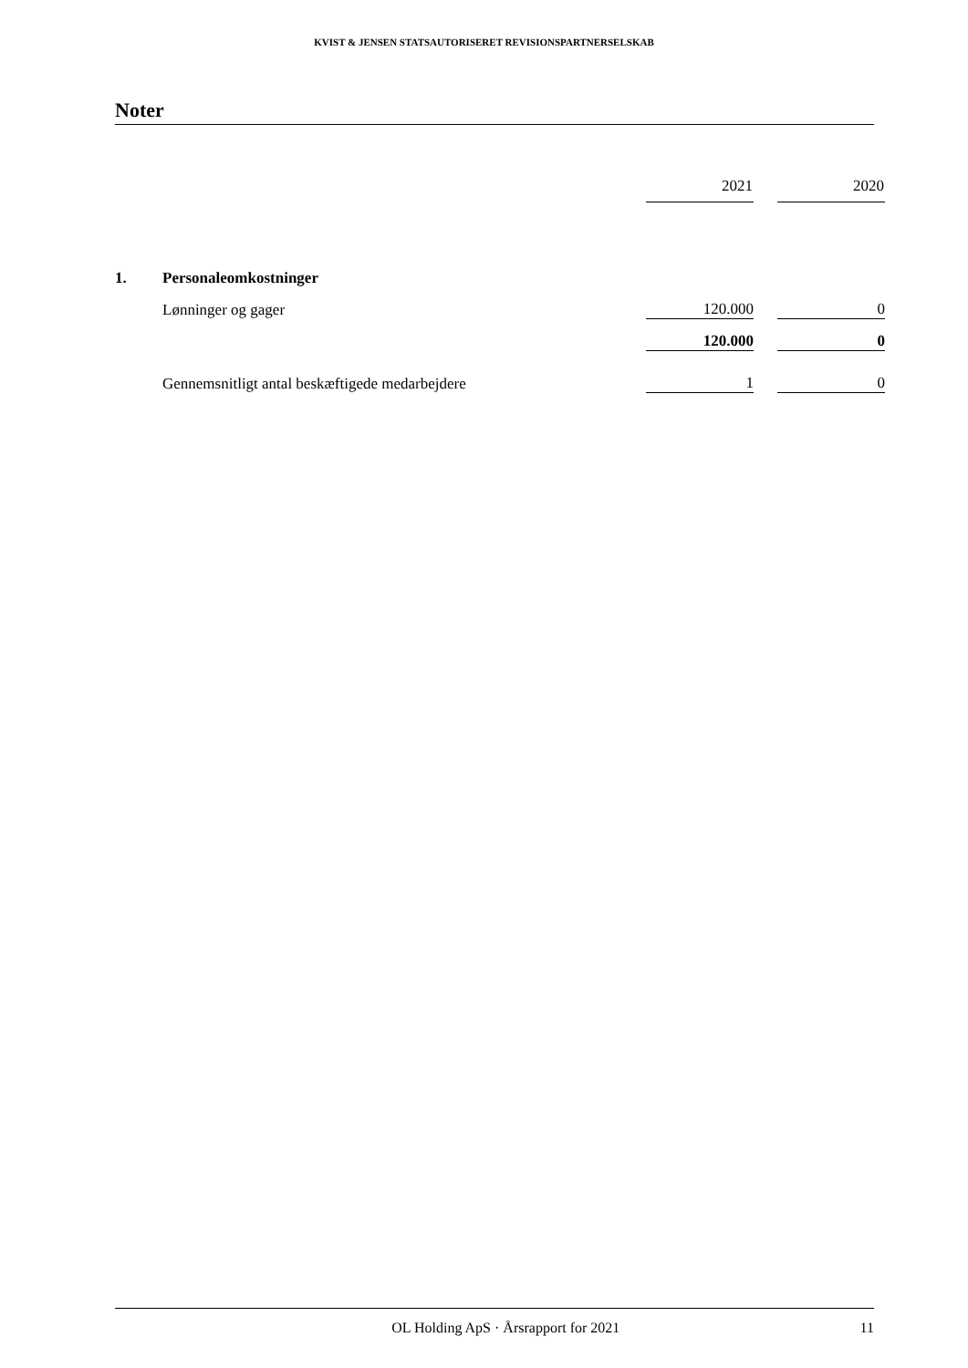KVIST & JENSEN STATSAUTORISERET REVISIONSPARTNERSELSKAB
Noter
| | | 2021 | | 2020 |
| 1. | Personaleomkostninger | | | |
| | Lønninger og gager | 120.000 | | 0 |
| | | 120.000 | | 0 |
| | Gennemsnitligt antal beskæftigede medarbejdere | 1 | | 0 |
OL Holding ApS · Årsrapport for 2021 11